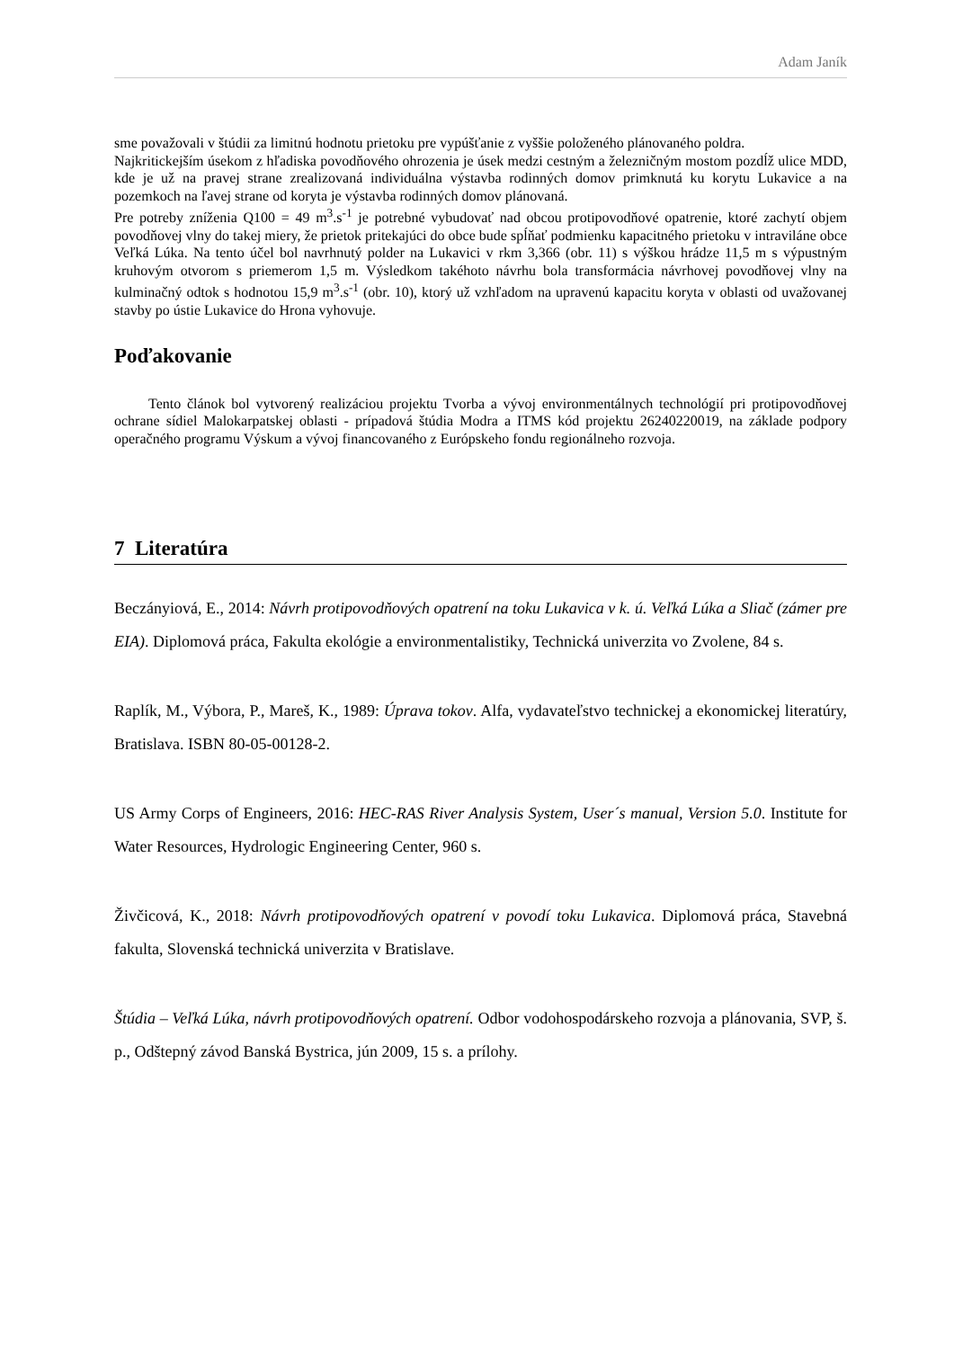Adam Janík
sme považovali v štúdii za limitnú hodnotu prietoku pre vypúšťanie z vyššie položeného plánovaného poldra.
Najkritickejším úsekom z hľadiska povodňového ohrozenia je úsek medzi cestným a železničným mostom pozdĺž ulice MDD, kde je už na pravej strane zrealizovaná individuálna výstavba rodinných domov primknutá ku korytu Lukavice a na pozemkoch na ľavej strane od koryta je výstavba rodinných domov plánovaná.
Pre potreby zníženia Q100 = 49 m<sup>3</sup>.s<sup>-1</sup> je potrebné vybudovať nad obcou protipovodňové opatrenie, ktoré zachytí objem povodňovej vlny do takej miery, že prietok pritekajúci do obce bude spĺňať podmienku kapacitného prietoku v intraviláne obce Veľká Lúka. Na tento účel bol navrhnutý polder na Lukavici v rkm 3,366 (obr. 11) s výškou hrádze 11,5 m s výpustným kruhovým otvorom s priemerom 1,5 m. Výsledkom takéhoto návrhu bola transformácia návrhovej povodňovej vlny na kulminačný odtok s hodnotou 15,9 m<sup>3</sup>.s<sup>-1</sup> (obr. 10), ktorý už vzhľadom na upravenú kapacitu koryta v oblasti od uvažovanej stavby po ústie Lukavice do Hrona vyhovuje.
Poďakovanie
Tento článok bol vytvorený realizáciou projektu Tvorba a vývoj environmentálnych technológií pri protipovodňovej ochrane sídiel Malokarpatskej oblasti - prípadová štúdia Modra a ITMS kód projektu 26240220019, na základe podpory operačného programu Výskum a vývoj financovaného z Európskeho fondu regionálneho rozvoja.
7 Literatúra
Beczányiová, E., 2014: Návrh protipovodňových opatrení na toku Lukavica v k. ú. Veľká Lúka a Sliač (zámer pre EIA). Diplomová práca, Fakulta ekológie a environmentalistiky, Technická univerzita vo Zvolene, 84 s.
Raplík, M., Výbora, P., Mareš, K., 1989: Úprava tokov. Alfa, vydavateľstvo technickej a ekonomickej literatúry, Bratislava. ISBN 80-05-00128-2.
US Army Corps of Engineers, 2016: HEC-RAS River Analysis System, User´s manual, Version 5.0. Institute for Water Resources, Hydrologic Engineering Center, 960 s.
Živčicová, K., 2018: Návrh protipovodňových opatrení v povodí toku Lukavica. Diplomová práca, Stavebná fakulta, Slovenská technická univerzita v Bratislave.
Štúdia – Veľká Lúka, návrh protipovodňových opatrení. Odbor vodohospodárskeho rozvoja a plánovania, SVP, š. p., Odštepný závod Banská Bystrica, jún 2009, 15 s. a prílohy.